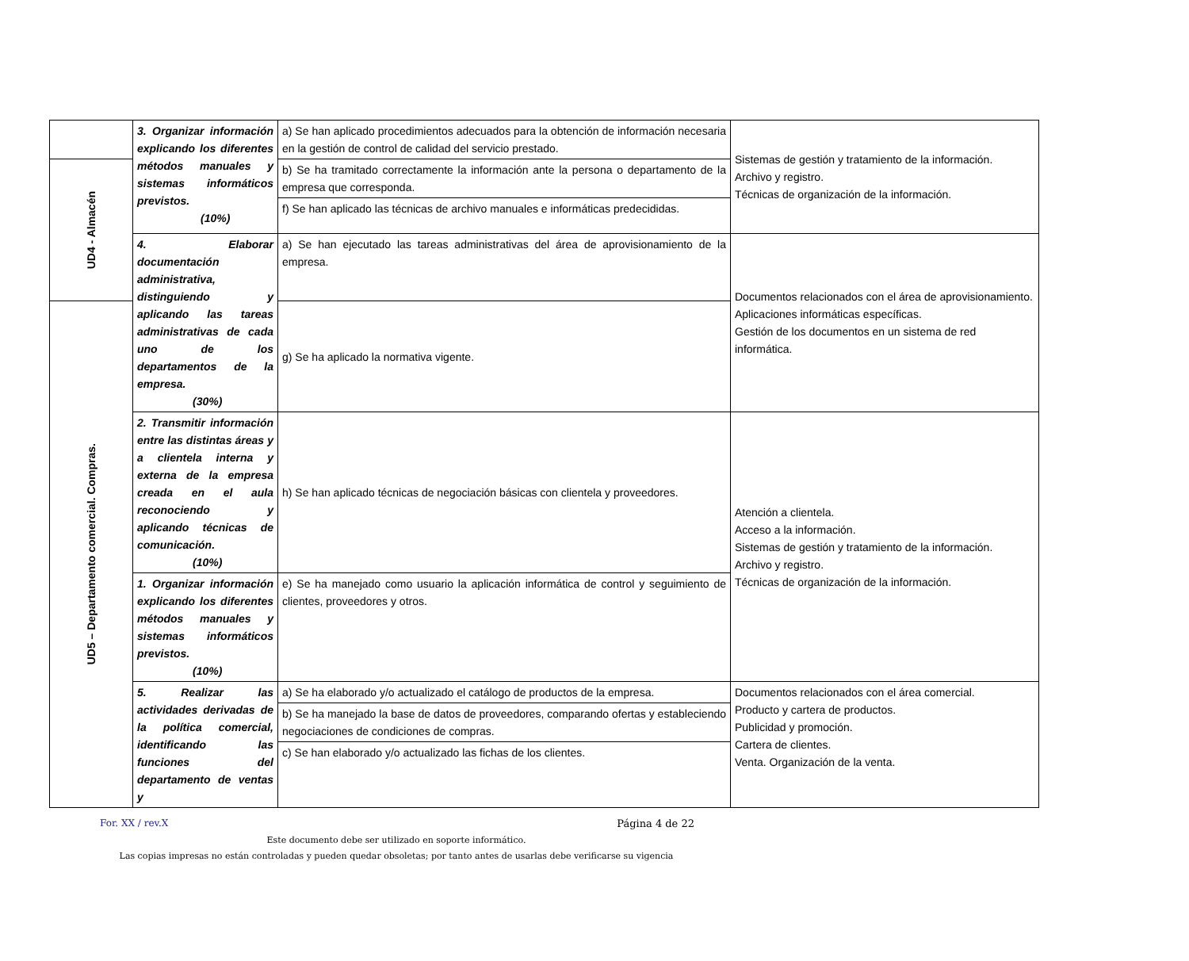| | 3. Organizar información explicando los diferentes métodos manuales y sistemas informáticos previstos. (10%) | a) Se han aplicado procedimientos adecuados para la obtención de información necesaria en la gestión de control de calidad del servicio prestado. | Sistemas de gestión y tratamiento de la información. Archivo y registro. Técnicas de organización de la información. |
| UD4 - Almacén | | b) Se ha tramitado correctamente la información ante la persona o departamento de la empresa que corresponda. | |
| | | f) Se han aplicado las técnicas de archivo manuales e informáticas predecididas. | |
| | 4. Elaborar documentación administrativa, distinguiendo y aplicando las tareas administrativas de cada uno de los departamentos de la empresa. (30%) | a) Se han ejecutado las tareas administrativas del área de aprovisionamiento de la empresa. | Documentos relacionados con el área de aprovisionamiento. Aplicaciones informáticas específicas. Gestión de los documentos en un sistema de red informática. |
| UD5 – Departamento comercial. Compras. | | g) Se ha aplicado la normativa vigente. | |
| | 2. Transmitir información entre las distintas áreas y a clientela interna y externa de la empresa creada en el aula reconociendo y aplicando técnicas de comunicación. (10%) | h) Se han aplicado técnicas de negociación básicas con clientela y proveedores. | Atención a clientela. Acceso a la información. Sistemas de gestión y tratamiento de la información. Archivo y registro. Técnicas de organización de la información. |
| | 1. Organizar información explicando los diferentes métodos manuales y sistemas informáticos previstos. (10%) | e) Se ha manejado como usuario la aplicación informática de control y seguimiento de clientes, proveedores y otros. | |
| | 5. Realizar las actividades derivadas de la política comercial, identificando las funciones del departamento de ventas y | a) Se ha elaborado y/o actualizado el catálogo de productos de la empresa. b) Se ha manejado la base de datos de proveedores, comparando ofertas y estableciendo negociaciones de condiciones de compras. c) Se han elaborado y/o actualizado las fichas de los clientes. | Documentos relacionados con el área comercial. Producto y cartera de productos. Publicidad y promoción. Cartera de clientes. Venta. Organización de la venta. |
For. XX / rev.X Página 4 de 22
Este documento debe ser utilizado en soporte informático.
Las copias impresas no están controladas y pueden quedar obsoletas; por tanto antes de usarlas debe verificarse su vigencia